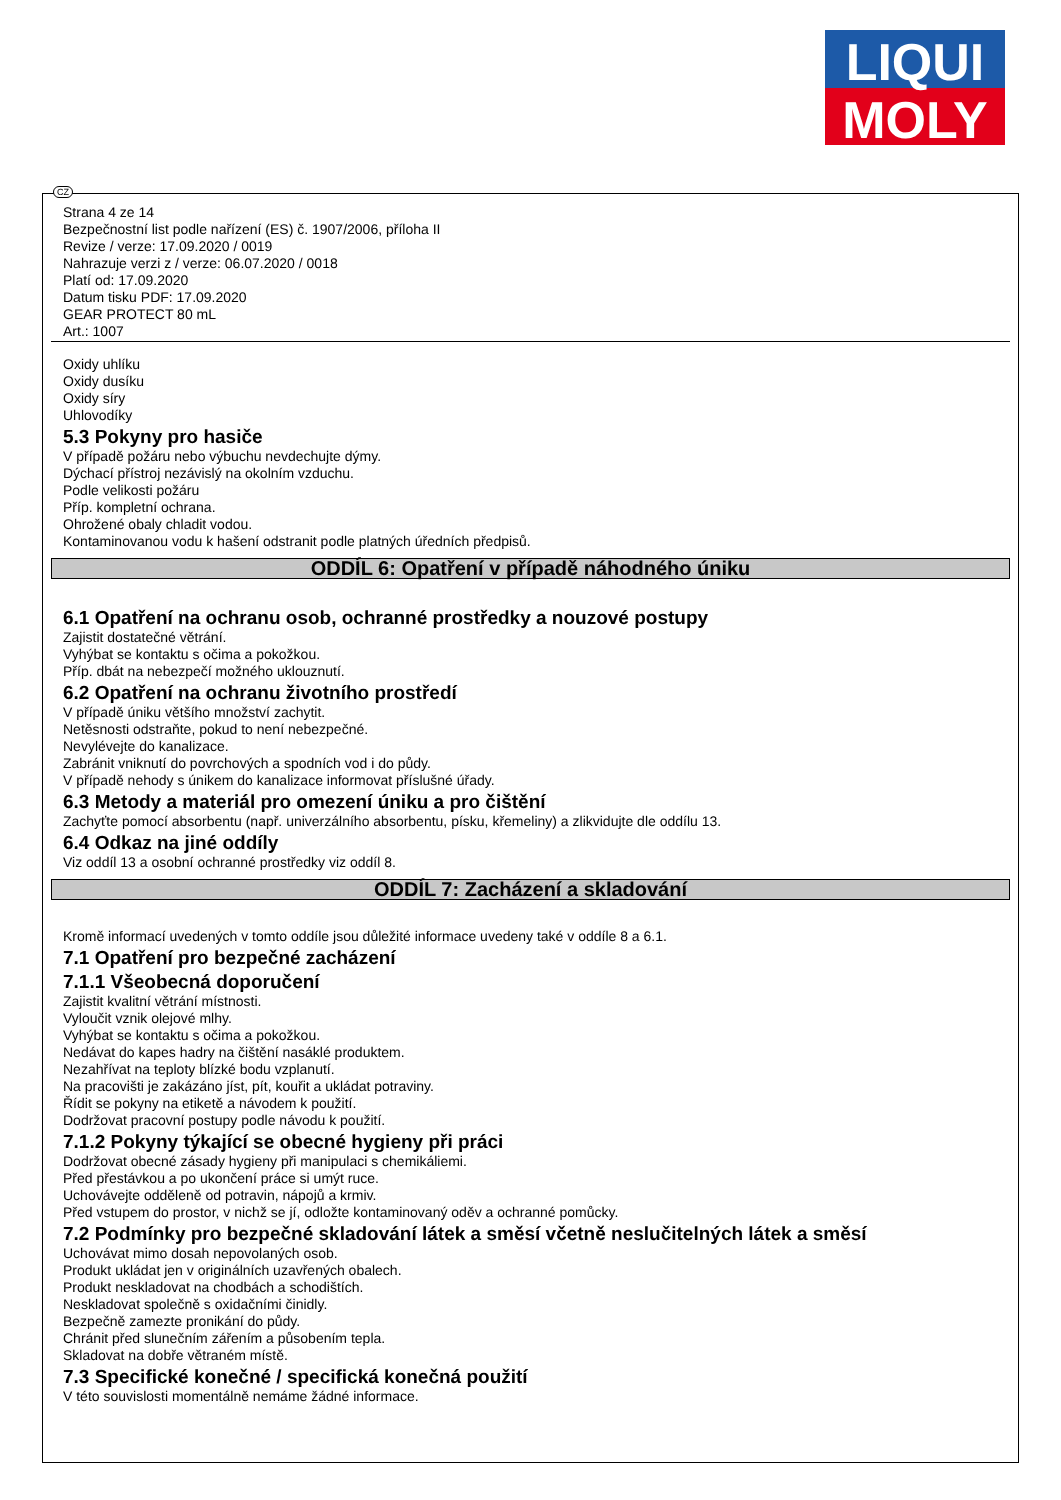LIQUI
MOLY
CZ
Strana 4 ze 14
Bezpečnostní list podle nařízení (ES) č. 1907/2006, příloha II
Revize / verze: 17.09.2020 / 0019
Nahrazuje verzi z / verze: 06.07.2020 / 0018
Platí od: 17.09.2020
Datum tisku PDF: 17.09.2020
GEAR PROTECT 80 mL
Art.: 1007
Oxidy uhlíku
Oxidy dusíku
Oxidy síry
Uhlovodíky
5.3 Pokyny pro hasiče
V případě požáru nebo výbuchu nevdechujte dýmy.
Dýchací přístroj nezávislý na okolním vzduchu.
Podle velikosti požáru
Příp. kompletní ochrana.
Ohrožené obaly chladit vodou.
Kontaminovanou vodu k hašení odstranit podle platných úředních předpisů.
ODDÍL 6: Opatření v případě náhodného úniku
6.1 Opatření na ochranu osob, ochranné prostředky a nouzové postupy
Zajistit dostatečné větrání.
Vyhýbat se kontaktu s očima a pokožkou.
Příp. dbát na nebezpečí možného uklouznutí.
6.2 Opatření na ochranu životního prostředí
V případě úniku většího množství zachytit.
Netěsnosti odstraňte, pokud to není nebezpečné.
Nevylévejte do kanalizace.
Zabránit vniknutí do povrchových a spodních vod i do půdy.
V případě nehody s únikem do kanalizace informovat příslušné úřady.
6.3 Metody a materiál pro omezení úniku a pro čištění
Zachyťte pomocí absorbentu (např. univerzálního absorbentu, písku, křemeliny) a zlikvidujte dle oddílu 13.
6.4 Odkaz na jiné oddíly
Viz oddíl 13 a osobní ochranné prostředky viz oddíl 8.
ODDÍL 7: Zacházení a skladování
Kromě informací uvedených v tomto oddíle jsou důležité informace uvedeny také v oddíle 8 a 6.1.
7.1 Opatření pro bezpečné zacházení
7.1.1 Všeobecná doporučení
Zajistit kvalitní větrání místnosti.
Vyloučit vznik olejové mlhy.
Vyhýbat se kontaktu s očima a pokožkou.
Nedávat do kapes hadry na čištění nasáklé produktem.
Nezahřívat na teploty blízké bodu vzplanutí.
Na pracovišti je zakázáno jíst, pít, kouřit a ukládat potraviny.
Řídit se pokyny na etiketě a návodem k použití.
Dodržovat pracovní postupy podle návodu k použití.
7.1.2 Pokyny týkající se obecné hygieny při práci
Dodržovat obecné zásady hygieny při manipulaci s chemikáliemi.
Před přestávkou a po ukončení práce si umýt ruce.
Uchovávejte odděleně od potravin, nápojů a krmiv.
Před vstupem do prostor, v nichž se jí, odložte kontaminovaný oděv a ochranné pomůcky.
7.2 Podmínky pro bezpečné skladování látek a směsí včetně neslučitelných látek a směsí
Uchovávat mimo dosah nepovolaných osob.
Produkt ukládat jen v originálních uzavřených obalech.
Produkt neskladovat na chodbách a schodištích.
Neskladovat společně s oxidačními činidly.
Bezpečně zamezte pronikání do půdy.
Chránit před slunečním zářením a působením tepla.
Skladovat na dobře větraném místě.
7.3 Specifické konečné / specifická konečná použití
V této souvislosti momentálně nemáme žádné informace.